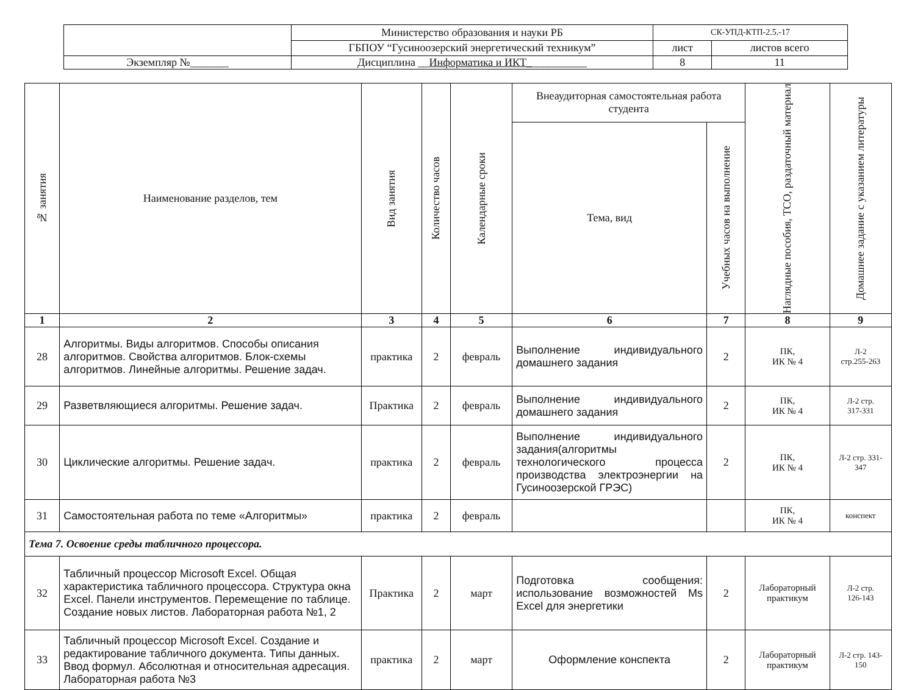| | Министерство образования и науки РБ | СК-УПД-КТП-2.5.-17 | |
| | ГБПОУ “Гусиноозерский энергетический техникум” | лист | листов всего |
| Экземпляр №_______ | Дисциплина __ Информатика и ИКТ_ __________ | 8 | 11 |
| № занятия | Наименование разделов, тем | Вид занятия | Количество часов | Календарные сроки | Внеаудиторная самостоятельная работа студента | | Наглядные пособия, ТСО, раздаточный материал | Домашнее задание с указанием литературы |
| --- | --- | --- | --- | --- | --- | --- | --- | --- |
| | | | | | Тема, вид | Учебных часов на выполнение | | |
| 1 | 2 | 3 | 4 | 5 | 6 | 7 | 8 | 9 |
| 28 | Алгоритмы. Виды алгоритмов. Способы описания алгоритмов. Свойства алгоритмов. Блок-схемы алгоритмов. Линейные алгоритмы. Решение задач. | практика | 2 | февраль | Выполнение индивидуального домашнего задания | 2 | ПК, ИК № 4 | Л-2 стр.255-263 |
| 29 | Разветвляющиеся алгоритмы. Решение задач. | Практика | 2 | февраль | Выполнение индивидуального домашнего задания | 2 | ПК, ИК № 4 | Л-2 стр. 317-331 |
| 30 | Циклические алгоритмы. Решение задач. | практика | 2 | февраль | Выполнение индивидуального задания(алгоритмы технологического процесса производства электроэнергии на Гусиноозерской ГРЭС) | 2 | ПК, ИК № 4 | Л-2 стр. 331-347 |
| 31 | Самостоятельная работа по теме «Алгоритмы» | практика | 2 | февраль | | | ПК, ИК № 4 | конспект |
| Тема 7. Освоение среды табличного процессора. | | | | | | | | |
| 32 | Табличный процессор Microsoft Excel. Общая характеристика табличного процессора. Структура окна Excel. Панели инструментов. Перемещение по таблице. Создание новых листов. Лабораторная работа №1, 2 | Практика | 2 | март | Подготовка сообщения: использование возможностей Ms Excel для энергетики | 2 | Лабораторный практикум | Л-2 стр. 126-143 |
| 33 | Табличный процессор Microsoft Excel. Создание и редактирование табличного документа. Типы данных. Ввод формул. Абсолютная и относительная адресация. Лабораторная работа №3 | практика | 2 | март | Оформление конспекта | 2 | Лабораторный практикум | Л-2 стр. 143-150 |